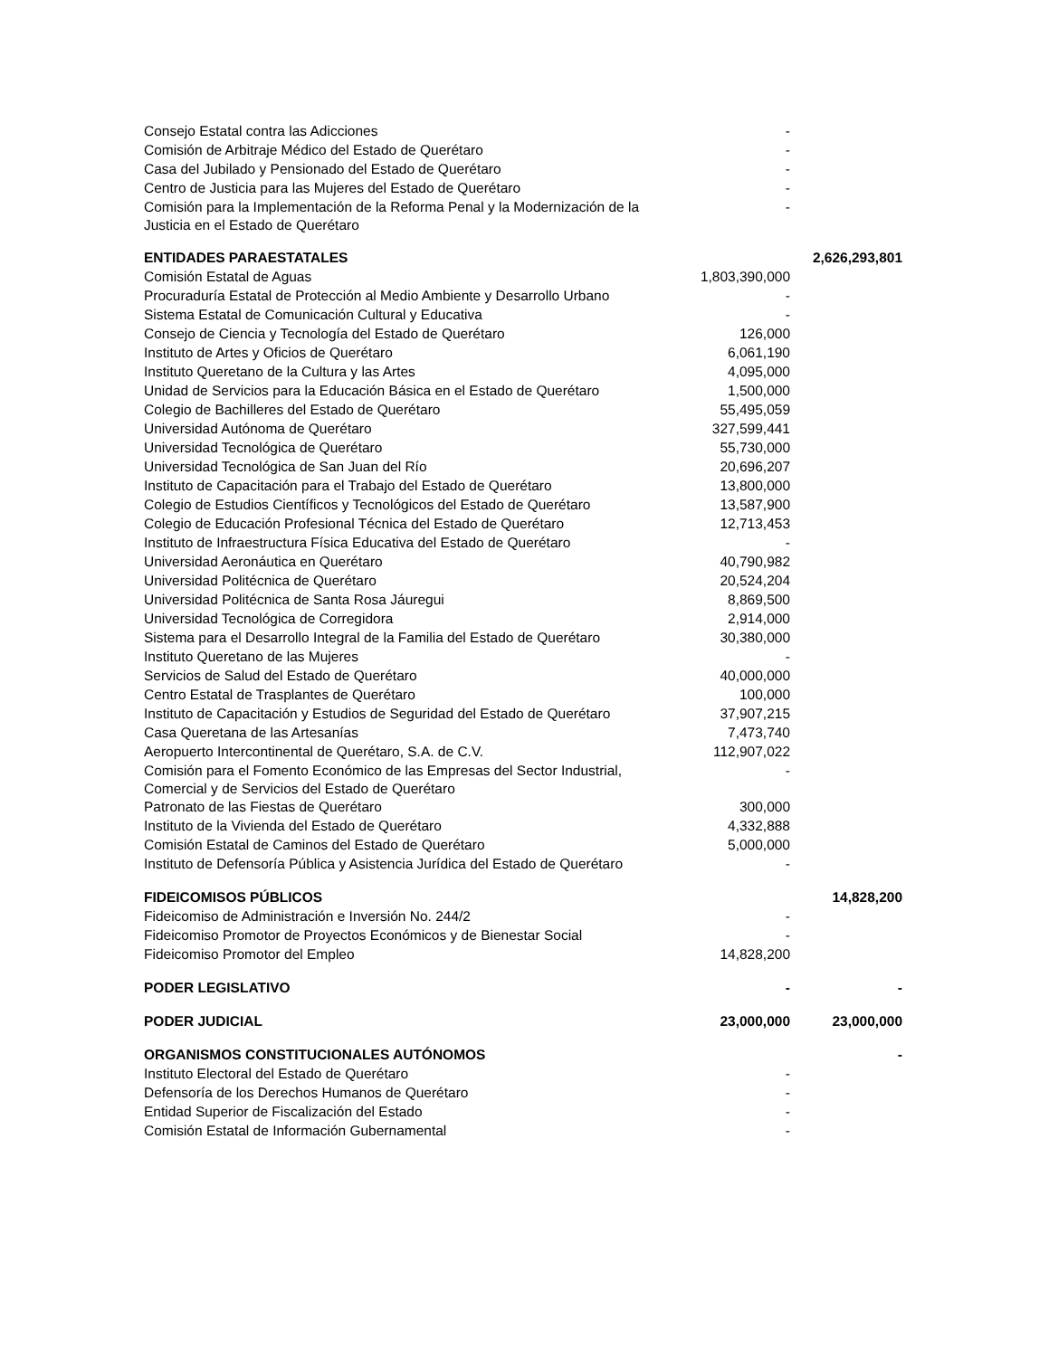| Consejo Estatal contra las Adicciones | - | |
| Comisión de Arbitraje Médico del Estado de Querétaro | - | |
| Casa del Jubilado y Pensionado del Estado de Querétaro | - | |
| Centro de Justicia para las Mujeres del Estado de Querétaro | - | |
| Comisión para la Implementación de la Reforma Penal y la Modernización de la Justicia en el Estado de Querétaro | - | |
| ENTIDADES PARAESTATALES | | 2,626,293,801 |
| Comisión Estatal de Aguas | 1,803,390,000 | |
| Procuraduría Estatal de Protección al Medio Ambiente y Desarrollo Urbano | - | |
| Sistema Estatal de Comunicación Cultural y Educativa | - | |
| Consejo de Ciencia y Tecnología del Estado de Querétaro | 126,000 | |
| Instituto de Artes y Oficios de Querétaro | 6,061,190 | |
| Instituto Queretano de la Cultura y las Artes | 4,095,000 | |
| Unidad de Servicios para la Educación Básica en el Estado de Querétaro | 1,500,000 | |
| Colegio de Bachilleres del Estado de Querétaro | 55,495,059 | |
| Universidad Autónoma de Querétaro | 327,599,441 | |
| Universidad Tecnológica de Querétaro | 55,730,000 | |
| Universidad Tecnológica de San Juan del Río | 20,696,207 | |
| Instituto de Capacitación para el Trabajo del Estado de Querétaro | 13,800,000 | |
| Colegio de Estudios Científicos y Tecnológicos del Estado de Querétaro | 13,587,900 | |
| Colegio de Educación Profesional Técnica del Estado de Querétaro | 12,713,453 | |
| Instituto de Infraestructura Física Educativa del Estado de Querétaro | - | |
| Universidad Aeronáutica en Querétaro | 40,790,982 | |
| Universidad Politécnica de Querétaro | 20,524,204 | |
| Universidad Politécnica de Santa Rosa Jáuregui | 8,869,500 | |
| Universidad Tecnológica de Corregidora | 2,914,000 | |
| Sistema para el Desarrollo Integral de la Familia del Estado de Querétaro | 30,380,000 | |
| Instituto Queretano de las Mujeres | - | |
| Servicios de Salud del Estado de Querétaro | 40,000,000 | |
| Centro Estatal de Trasplantes de Querétaro | 100,000 | |
| Instituto de Capacitación y Estudios de Seguridad del Estado de Querétaro | 37,907,215 | |
| Casa Queretana de las Artesanías | 7,473,740 | |
| Aeropuerto Intercontinental de Querétaro, S.A. de C.V. | 112,907,022 | |
| Comisión para el Fomento Económico de las Empresas del Sector Industrial, Comercial y de Servicios del Estado de Querétaro | - | |
| Patronato de las Fiestas de Querétaro | 300,000 | |
| Instituto de la Vivienda del Estado de Querétaro | 4,332,888 | |
| Comisión Estatal de Caminos del Estado de Querétaro | 5,000,000 | |
| Instituto de Defensoría Pública y Asistencia Jurídica del Estado de Querétaro | - | |
| FIDEICOMISOS PÚBLICOS | | 14,828,200 |
| Fideicomiso de Administración e Inversión No. 244/2 | - | |
| Fideicomiso Promotor de Proyectos Económicos y de Bienestar Social | - | |
| Fideicomiso Promotor del Empleo | 14,828,200 | |
| PODER LEGISLATIVO | - | - |
| PODER JUDICIAL | 23,000,000 | 23,000,000 |
| ORGANISMOS CONSTITUCIONALES AUTÓNOMOS | | - |
| Instituto Electoral del Estado de Querétaro | - | |
| Defensoría de los Derechos Humanos de Querétaro | - | |
| Entidad Superior de Fiscalización del Estado | - | |
| Comisión Estatal de Información Gubernamental | - | |